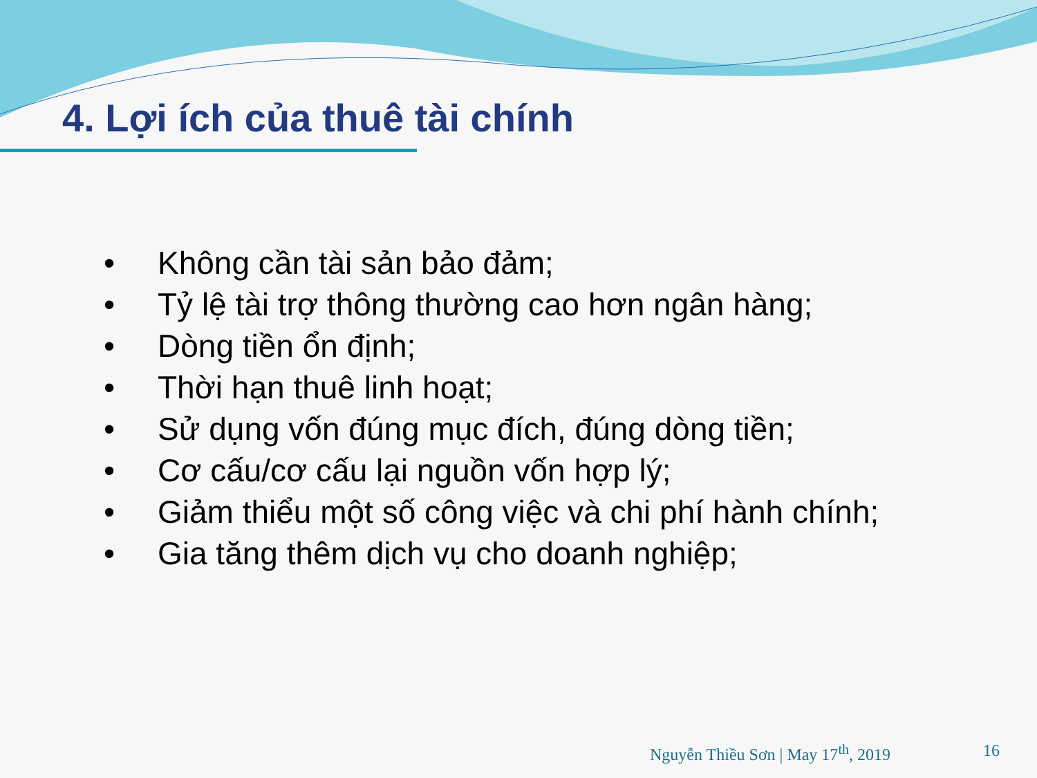4. Lợi ích của thuê tài chính
• Không cần tài sản bảo đảm;
• Tỷ lệ tài trợ thông thường cao hơn ngân hàng;
• Dòng tiền ổn định;
• Thời hạn thuê linh hoạt;
• Sử dụng vốn đúng mục đích, đúng dòng tiền;
• Cơ cấu/cơ cấu lại nguồn vốn hợp lý;
• Giảm thiểu một số công việc và chi phí hành chính;
• Gia tăng thêm dịch vụ cho doanh nghiệp;
Nguyễn Thiều Sơn | May 17<sup>th</sup>, 2019 16